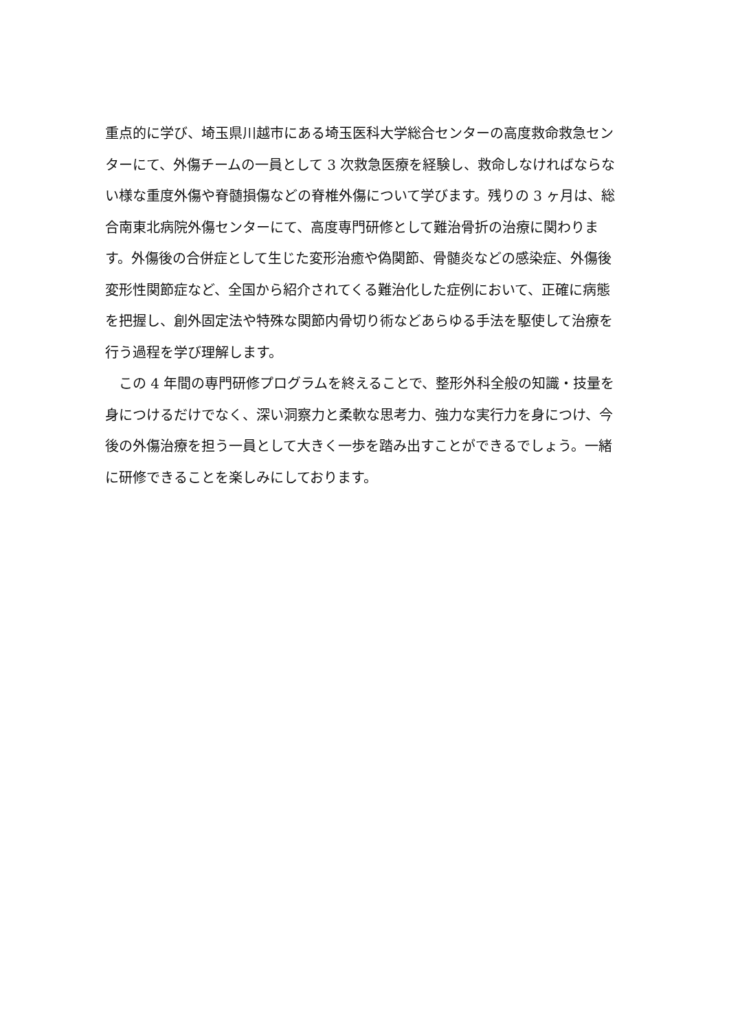重点的に学び、埼玉県川越市にある埼玉医科大学総合センターの高度救命救急センターにて、外傷チームの一員として 3 次救急医療を経験し、救命しなければならない様な重度外傷や脊髄損傷などの脊椎外傷について学びます。残りの 3 ヶ月は、総合南東北病院外傷センターにて、高度専門研修として難治骨折の治療に関わります。外傷後の合併症として生じた変形治癒や偽関節、骨髄炎などの感染症、外傷後変形性関節症など、全国から紹介されてくる難治化した症例において、正確に病態を把握し、創外固定法や特殊な関節内骨切り術などあらゆる手法を駆使して治療を行う過程を学び理解します。
　この 4 年間の専門研修プログラムを終えることで、整形外科全般の知識・技量を身につけるだけでなく、深い洞察力と柔軟な思考力、強力な実行力を身につけ、今後の外傷治療を担う一員として大きく一歩を踏み出すことができるでしょう。一緒に研修できることを楽しみにしております。